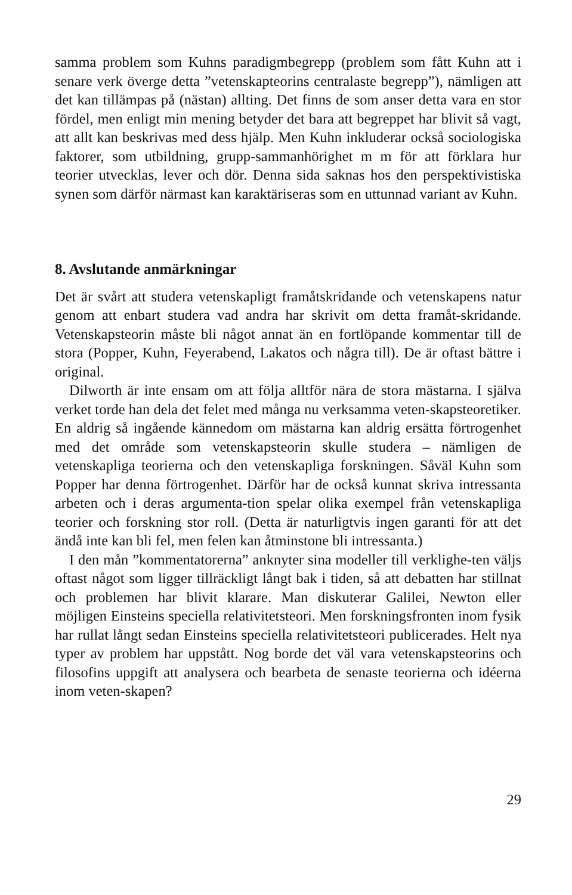samma problem som Kuhns paradigmbegrepp (problem som fått Kuhn att i senare verk överge detta ”vetenskapteorins centralaste begrepp”), nämligen att det kan tillämpas på (nästan) allting. Det finns de som anser detta vara en stor fördel, men enligt min mening betyder det bara att begreppet har blivit så vagt, att allt kan beskrivas med dess hjälp. Men Kuhn inkluderar också sociologiska faktorer, som utbildning, grupp-sammanhörighet m m för att förklara hur teorier utvecklas, lever och dör. Denna sida saknas hos den perspektivistiska synen som därför närmast kan karaktäriseras som en uttunnad variant av Kuhn.
8. Avslutande anmärkningar
Det är svårt att studera vetenskapligt framåtskridande och vetenskapens natur genom att enbart studera vad andra har skrivit om detta framåt-skridande. Vetenskapsteorin måste bli något annat än en fortlöpande kommentar till de stora (Popper, Kuhn, Feyerabend, Lakatos och några till). De är oftast bättre i original.
Dilworth är inte ensam om att följa alltför nära de stora mästarna. I själva verket torde han dela det felet med många nu verksamma veten-skapsteoretiker. En aldrig så ingående kännedom om mästarna kan aldrig ersätta förtrogenhet med det område som vetenskapsteorin skulle studera – nämligen de vetenskapliga teorierna och den vetenskapliga forskningen. Såväl Kuhn som Popper har denna förtrogenhet. Därför har de också kunnat skriva intressanta arbeten och i deras argumenta-tion spelar olika exempel från vetenskapliga teorier och forskning stor roll. (Detta är naturligtvis ingen garanti för att det ändå inte kan bli fel, men felen kan åtminstone bli intressanta.)
I den mån ”kommentatorerna” anknyter sina modeller till verklighe-ten väljs oftast något som ligger tillräckligt långt bak i tiden, så att debatten har stillnat och problemen har blivit klarare. Man diskuterar Galilei, Newton eller möjligen Einsteins speciella relativitetsteori. Men forskningsfronten inom fysik har rullat långt sedan Einsteins speciella relativitetsteori publicerades. Helt nya typer av problem har uppstått. Nog borde det väl vara vetenskapsteorins och filosofins uppgift att analysera och bearbeta de senaste teorierna och idéerna inom veten-skapen?
29